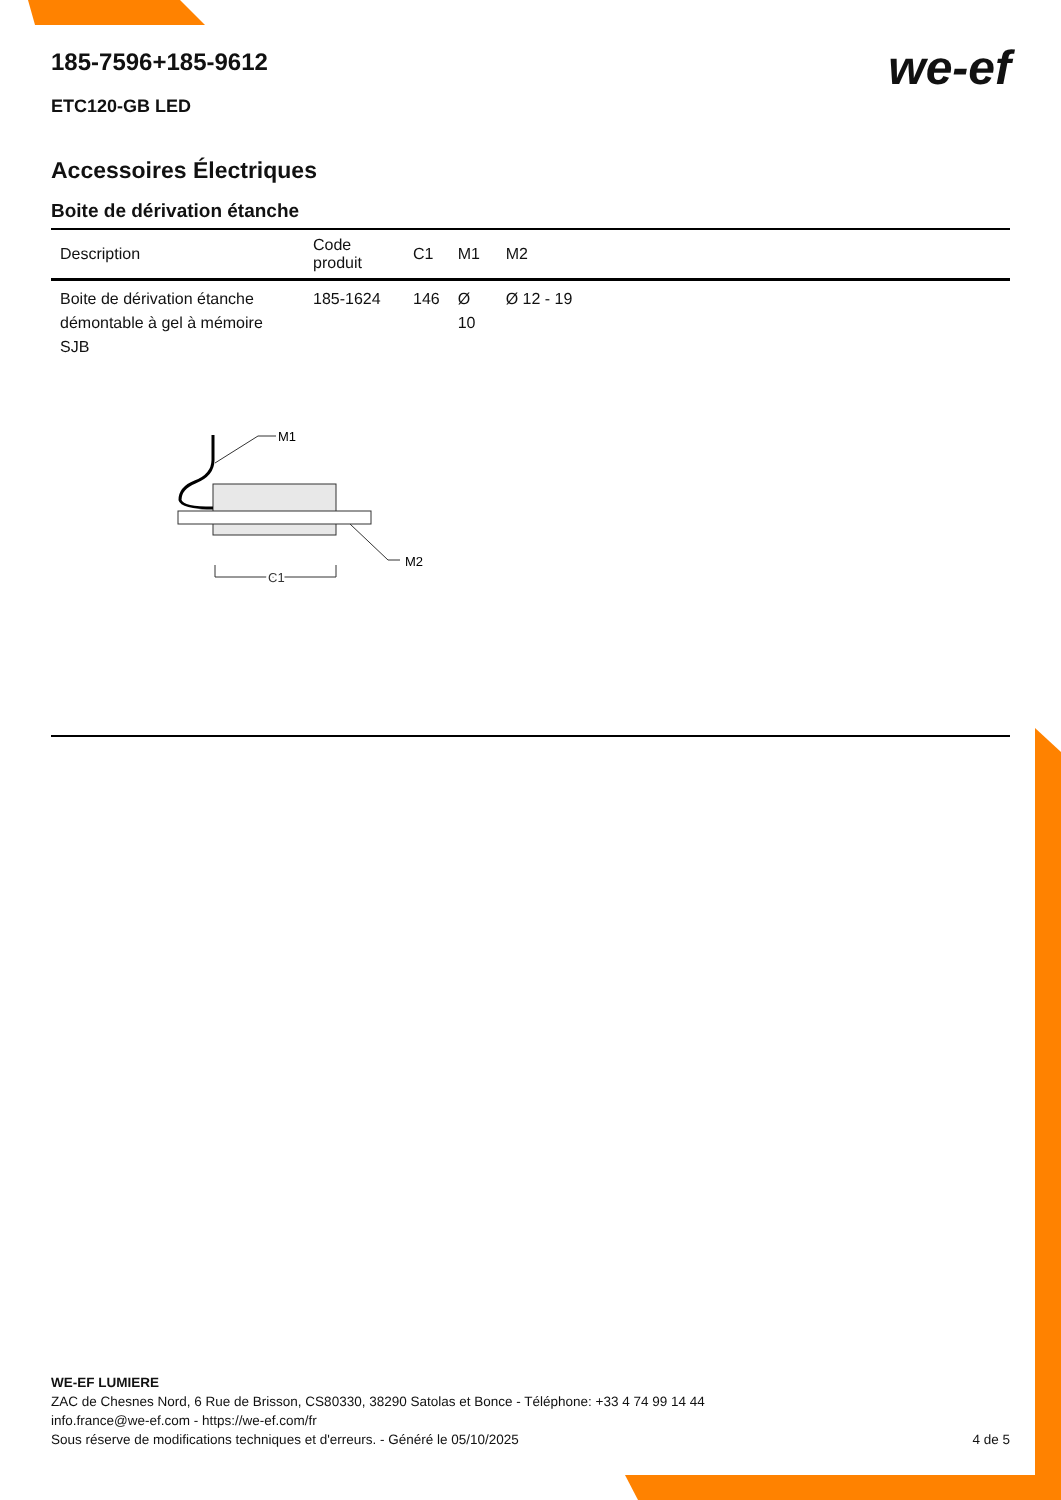M1
M2
C1
we-ef
185-7596+185-9612
ETC120-GB LED
Accessoires Électriques
Boite de dérivation étanche
| Description | Code produit | C1 | M1 | M2 |
| --- | --- | --- | --- | --- |
| Boite de dérivation étanche démontable à gel à mémoire SJB | 185-1624 | 146 | Ø 10 | Ø 12 - 19 |
WE-EF LUMIERE
ZAC de Chesnes Nord, 6 Rue de Brisson, CS80330, 38290 Satolas et Bonce - Téléphone: +33 4 74 99 14 44
info.france@we-ef.com - https://we-ef.com/fr
Sous réserve de modifications techniques et d'erreurs. - Généré le 05/10/2025 4 de 5